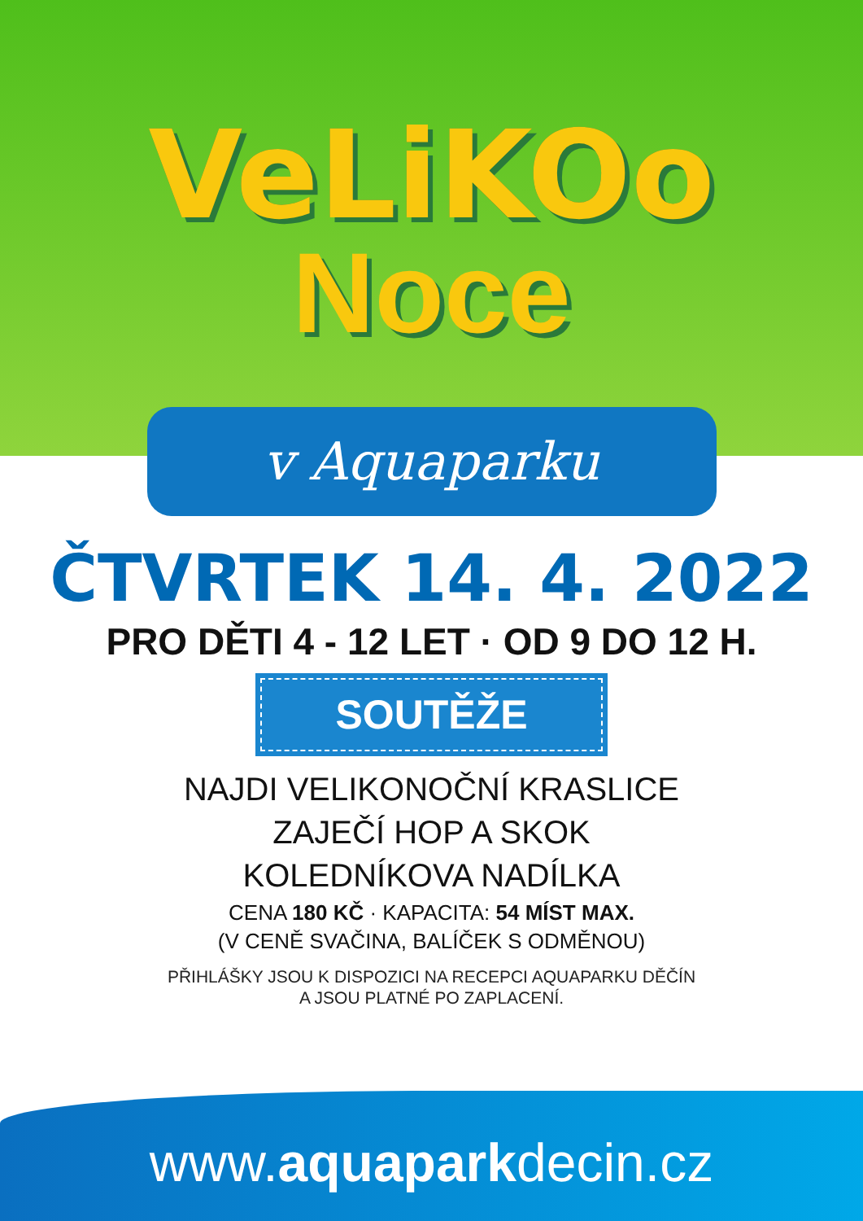VeLiKOo
Noce
v Aquaparku
ČTVRTEK 14. 4. 2022
PRO DĚTI 4 - 12 LET · OD 9 DO 12 H.
SOUTĚŽE
NAJDI VELIKONOČNÍ KRASLICE
ZAJEČÍ HOP A SKOK
KOLEDNÍKOVA NADÍLKA
CENA 180 KČ · KAPACITA: 54 MÍST MAX.
(V CENĚ SVAČINA, BALÍČEK S ODMĚNOU)
PŘIHLÁŠKY JSOU K DISPOZICI NA RECEPCI AQUAPARKU DĚČÍN
A JSOU PLATNÉ PO ZAPLACENÍ.
www.aquaparkdecin.cz